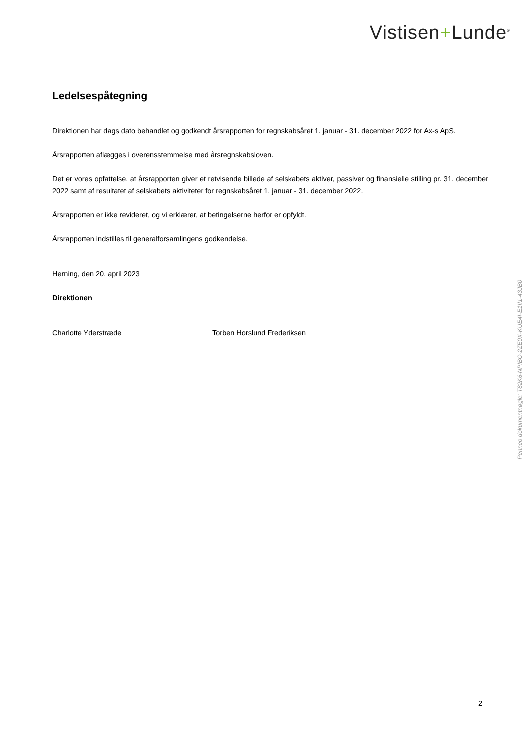Vistisen+Lunde<sup>®</sup>
Ledelsespåtegning
Direktionen har dags dato behandlet og godkendt årsrapporten for regnskabsåret 1. januar - 31. december 2022 for Ax-s ApS.
Årsrapporten aflægges i overensstemmelse med årsregnskabsloven.
Det er vores opfattelse, at årsrapporten giver et retvisende billede af selskabets aktiver, passiver og finansielle stilling pr. 31. december 2022 samt af resultatet af selskabets aktiviteter for regnskabsåret 1. januar - 31. december 2022.
Årsrapporten er ikke revideret, og vi erklærer, at betingelserne herfor er opfyldt.
Årsrapporten indstilles til generalforsamlingens godkendelse.
Herning, den 20. april 2023
Direktionen
Charlotte Yderstræde Torben Horslund Frederiksen
Penneo dokumentnøgle: T82K6-NPIBO-2ZE0X-KUE4I-E1II1-43JB0
2